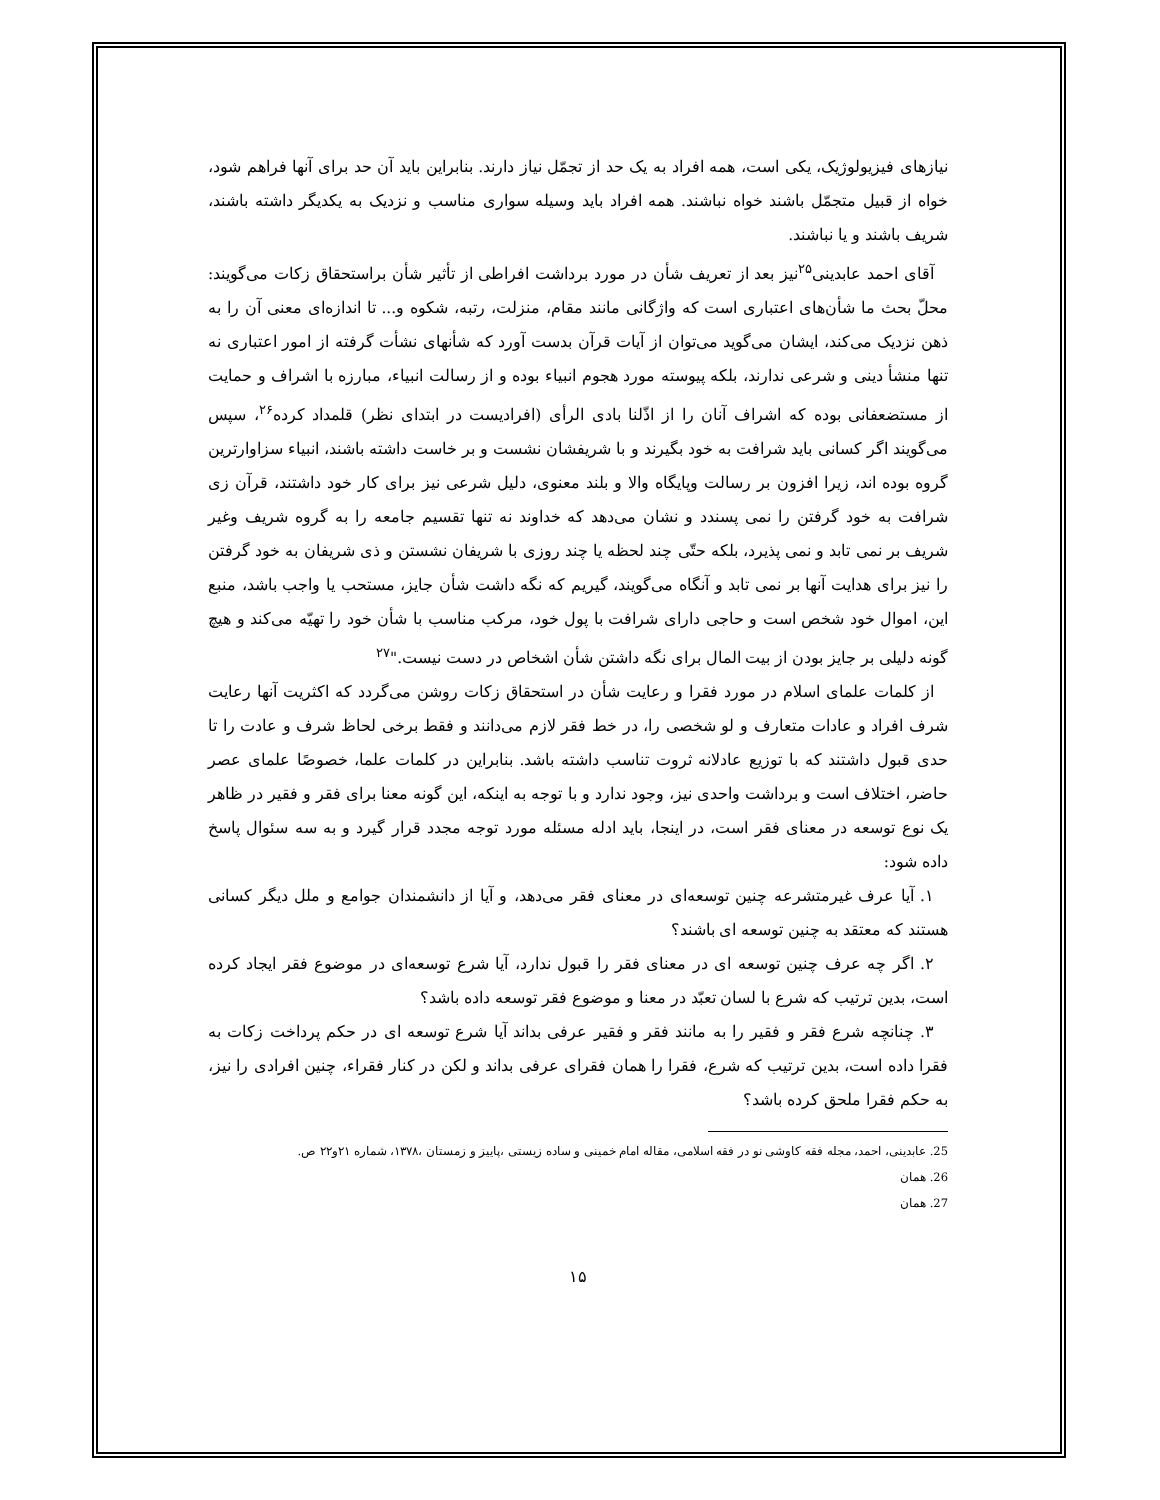نیازهای فیزیولوژیک، یکی است، همه افراد به یک حد از تجمّل نیاز دارند. بنابراین باید آن حد برای آنها فراهم شود، خواه از قبیل متجمّل باشند خواه نباشند. همه افراد باید وسیله سواری مناسب و نزدیک به یکدیگر داشته باشند، شریف باشند و یا نباشند.
آقای احمد عابدینی<sup>۲۵</sup>نیز بعد از تعریف شأن در مورد برداشت افراطی از تأثیر شأن براستحقاق زکات می‌گویند: محلّ بحث ما شأن‌های اعتباری است که واژگانی مانند مقام، منزلت، رتبه، شکوه و... تا اندازه‌ای معنی آن را به ذهن نزدیک می‌کند، ایشان می‌گوید می‌توان از آیات قرآن بدست آورد که شأنهای نشأت گرفته از امور اعتباری نه تنها منشأ دینی و شرعی ندارند، بلکه پیوسته مورد هجوم انبیاء بوده و از رسالت انبیاء، مبارزه با اشراف و حمایت از مستضعفانی بوده که اشراف آنان را از اذّلنا بادی الرأی (افرادیست در ابتدای نظر) قلمداد کرده<sup>۲۶</sup>، سپس می‌گویند اگر کسانی باید شرافت به خود بگیرند و با شریفشان نشست و بر خاست داشته باشند، انبیاء سزاوارترین گروه بوده اند، زیرا افزون بر رسالت وپایگاه والا و بلند معنوی، دلیل شرعی نیز برای کار خود داشتند، قرآن زی شرافت به خود گرفتن را نمی پسندد و نشان می‌دهد که خداوند نه تنها تقسیم جامعه را به گروه شریف وغیر شریف بر نمی تابد و نمی پذیرد، بلکه حتّی چند لحظه یا چند روزی با شریفان نشستن و ذی شریفان به خود گرفتن را نیز برای هدایت آنها بر نمی تابد و آنگاه می‌گویند، گیریم که نگه داشت شأن جایز، مستحب یا واجب باشد، منبع این، اموال خود شخص است و حاجی دارای شرافت با پول خود، مرکب مناسب با شأن خود را تهیّه می‌کند و هیچ گونه دلیلی بر جایز بودن از بیت المال برای نگه داشتن شأن اشخاص در دست نیست."<sup>۲۷</sup>
از کلمات علمای اسلام در مورد فقرا و رعایت شأن در استحقاق زکات روشن می‌گردد که اکثریت آنها رعایت شرف افراد و عادات متعارف و لو شخصی را، در خط فقر لازم می‌دانند و فقط برخی لحاظ شرف و عادت را تا حدی قبول داشتند که با توزیع عادلانه ثروت تناسب داشته باشد. بنابراین در کلمات علما، خصوصًا علمای عصر حاضر، اختلاف است و برداشت واحدی نیز، وجود ندارد و با توجه به اینکه، این گونه معنا برای فقر و فقیر در ظاهر یک نوع توسعه در معنای فقر است، در اینجا، باید ادله مسئله مورد توجه مجدد قرار گیرد و به سه سئوال پاسخ داده شود:
۱. آیا عرف غیرمتشرعه چنین توسعه‌ای در معنای فقر می‌دهد، و آیا از دانشمندان جوامع و ملل دیگر کسانی هستند که معتقد به چنین توسعه ای باشند؟
۲. اگر چه عرف چنین توسعه ای در معنای فقر را قبول ندارد، آیا شرع توسعه‌ای در موضوع فقر ایجاد کرده است، بدین ترتیب که شرع با لسان تعبّد در معنا و موضوع فقر توسعه داده باشد؟
۳. چنانچه شرع فقر و فقیر را به مانند فقر و فقیر عرفی بداند آیا شرع توسعه ای در حکم پرداخت زکات به فقرا داده است، بدین ترتیب که شرع، فقرا را همان فقرای عرفی بداند و لکن در کنار فقراء، چنین افرادی را نیز، به حکم فقرا ملحق کرده باشد؟
25. عابدینی، احمد، مجله فقه کاوشی نو در فقه اسلامی، مقاله امام خمینی و ساده زیستی ،پاییز و زمستان ،۱۳۷۸، شماره ۲۱و۲۲ ص.
26. همان
27. همان
۱۵